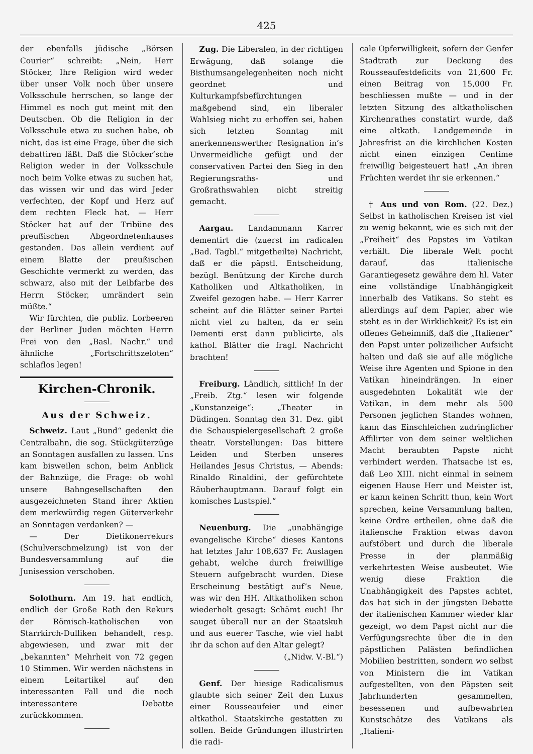425
der ebenfalls jüdische „Börsen Courier“ schreibt: „Nein, Herr Stöcker, Ihre Religion wird weder über unser Volk noch über unsere Volksschule herrschen, so lange der Himmel es noch gut meint mit den Deutschen. Ob die Religion in der Volksschule etwa zu suchen habe, ob nicht, das ist eine Frage, über die sich debattiren läßt. Daß die Stöcker’sche Religion weder in der Volksschule noch beim Volke etwas zu suchen hat, das wissen wir und das wird Jeder verfechten, der Kopf und Herz auf dem rechten Fleck hat. — Herr Stöcker hat auf der Tribüne des preußischen Abgeordnetenhauses gestanden. Das allein verdient auf einem Blatte der preußischen Geschichte vermerkt zu werden, das schwarz, also mit der Leibfarbe des Herrn Stöcker, umrändert sein müßte.“
Wir fürchten, die publiz. Lorbeeren der Berliner Juden möchten Herrn Frei von den „Basl. Nachr.“ und ähnliche „Fortschrittszeloten“ schlaflos legen!
Kirchen-Chronik.
Aus der Schweiz.
Schweiz. Laut „Bund“ gedenkt die Centralbahn, die sog. Stückgüterzüge an Sonntagen ausfallen zu lassen. Uns kam bisweilen schon, beim Anblick der Bahnzüge, die Frage: ob wohl unsere Bahngesellschaften den ausgezeichneten Stand ihrer Aktien dem merkwürdig regen Güterverkehr an Sonntagen verdanken? —
— Der Dietikonerrekurs (Schulverschmelzung) ist von der Bundesversammlung auf die Junisession verschoben.
Solothurn. Am 19. hat endlich, endlich der Große Rath den Rekurs der Römisch-katholischen von Starrkirch-Dulliken behandelt, resp. abgewiesen, und zwar mit der „bekannten“ Mehrheit von 72 gegen 10 Stimmen. Wir werden nächstens in einem Leitartikel auf den interessanten Fall und die noch interessantere Debatte zurückkommen.
Zug. Die Liberalen, in der richtigen Erwägung, daß solange die Bisthumsangelegenheiten noch nicht geordnet und Kulturkampfsbefürchtungen maßgebend sind, ein liberaler Wahlsieg nicht zu erhoffen sei, haben sich letzten Sonntag mit anerkennenswerther Resignation in’s Unvermeidliche gefügt und der conservativen Partei den Sieg in den Regierungsraths- und Großrathswahlen nicht streitig gemacht.
Aargau. Landammann Karrer dementirt die (zuerst im radicalen „Bad. Tagbl.“ mitgetheilte) Nachricht, daß er die päpstl. Entscheidung, bezügl. Benützung der Kirche durch Katholiken und Altkatholiken, in Zweifel gezogen habe. — Herr Karrer scheint auf die Blätter seiner Partei nicht viel zu halten, da er sein Dementi erst dann publicirte, als kathol. Blätter die fragl. Nachricht brachten!
Freiburg. Ländlich, sittlich! In der „Freib. Ztg.“ lesen wir folgende „Kunstanzeige“: „Theater in Düdingen. Sonntag den 31. Dez. gibt die Schauspielergesellschaft 2 große theatr. Vorstellungen: Das bittere Leiden und Sterben unseres Heilandes Jesus Christus, — Abends: Rinaldo Rinaldini, der gefürchtete Räuberhauptmann. Darauf folgt ein komisches Lustspiel.“
Neuenburg. Die „unabhängige evangelische Kirche“ dieses Kantons hat letztes Jahr 108,637 Fr. Auslagen gehabt, welche durch freiwillige Steuern aufgebracht wurden. Diese Erscheinung bestätigt auf’s Neue, was wir den HH. Altkatholiken schon wiederholt gesagt: Schämt euch! Ihr sauget überall nur an der Staatskuh und aus euerer Tasche, wie viel habt ihr da schon auf den Altar gelegt?
(„Nidw. V.-Bl.“)
Genf. Der hiesige Radicalismus glaubte sich seiner Zeit den Luxus einer Rousseaufeier und einer altkathol. Staatskirche gestatten zu sollen. Beide Gründungen illustrirten die radi-
cale Opferwilligkeit, sofern der Genfer Stadtrath zur Deckung des Rousseaufestdeficits von 21,600 Fr. einen Beitrag von 15,000 Fr. beschliessen mußte — und in der letzten Sitzung des altkatholischen Kirchenrathes constatirt wurde, daß eine altkath. Landgemeinde in Jahresfrist an die kirchlichen Kosten nicht einen einzigen Centime freiwillig beigesteuert hat! „An ihren Früchten werdet ihr sie erkennen.“
† Aus und von Rom. (22. Dez.) Selbst in katholischen Kreisen ist viel zu wenig bekannt, wie es sich mit der „Freiheit“ des Papstes im Vatikan verhält. Die liberale Welt pocht darauf, das italienische Garantiegesetz gewähre dem hl. Vater eine vollständige Unabhängigkeit innerhalb des Vatikans. So steht es allerdings auf dem Papier, aber wie steht es in der Wirklichkeit? Es ist ein offenes Geheimniß, daß die „Italiener“ den Papst unter polizeilicher Aufsicht halten und daß sie auf alle mögliche Weise ihre Agenten und Spione in den Vatikan hineindrängen. In einer ausgedehnten Lokalität wie der Vatikan, in dem mehr als 500 Personen jeglichen Standes wohnen, kann das Einschleichen zudringlicher Affilirter von dem seiner weltlichen Macht beraubten Papste nicht verhindert werden. Thatsache ist es, daß Leo XIII. nicht einmal in seinem eigenen Hause Herr und Meister ist, er kann keinen Schritt thun, kein Wort sprechen, keine Versammlung halten, keine Ordre ertheilen, ohne daß die italiensche Fraktion etwas davon aufstöbert und durch die liberale Presse in der planmäßig verkehrtesten Weise ausbeutet. Wie wenig diese Fraktion die Unabhängigkeit des Papstes achtet, das hat sich in der jüngsten Debatte der italienischen Kammer wieder klar gezeigt, wo dem Papst nicht nur die Verfügungsrechte über die in den päpstlichen Palästen befindlichen Mobilien bestritten, sondern wo selbst von Ministern die im Vatikan aufgestellten, von den Päpsten seit Jahrhunderten gesammelten, besessenen und aufbewahrten Kunstschätze des Vatikans als „Italieni-